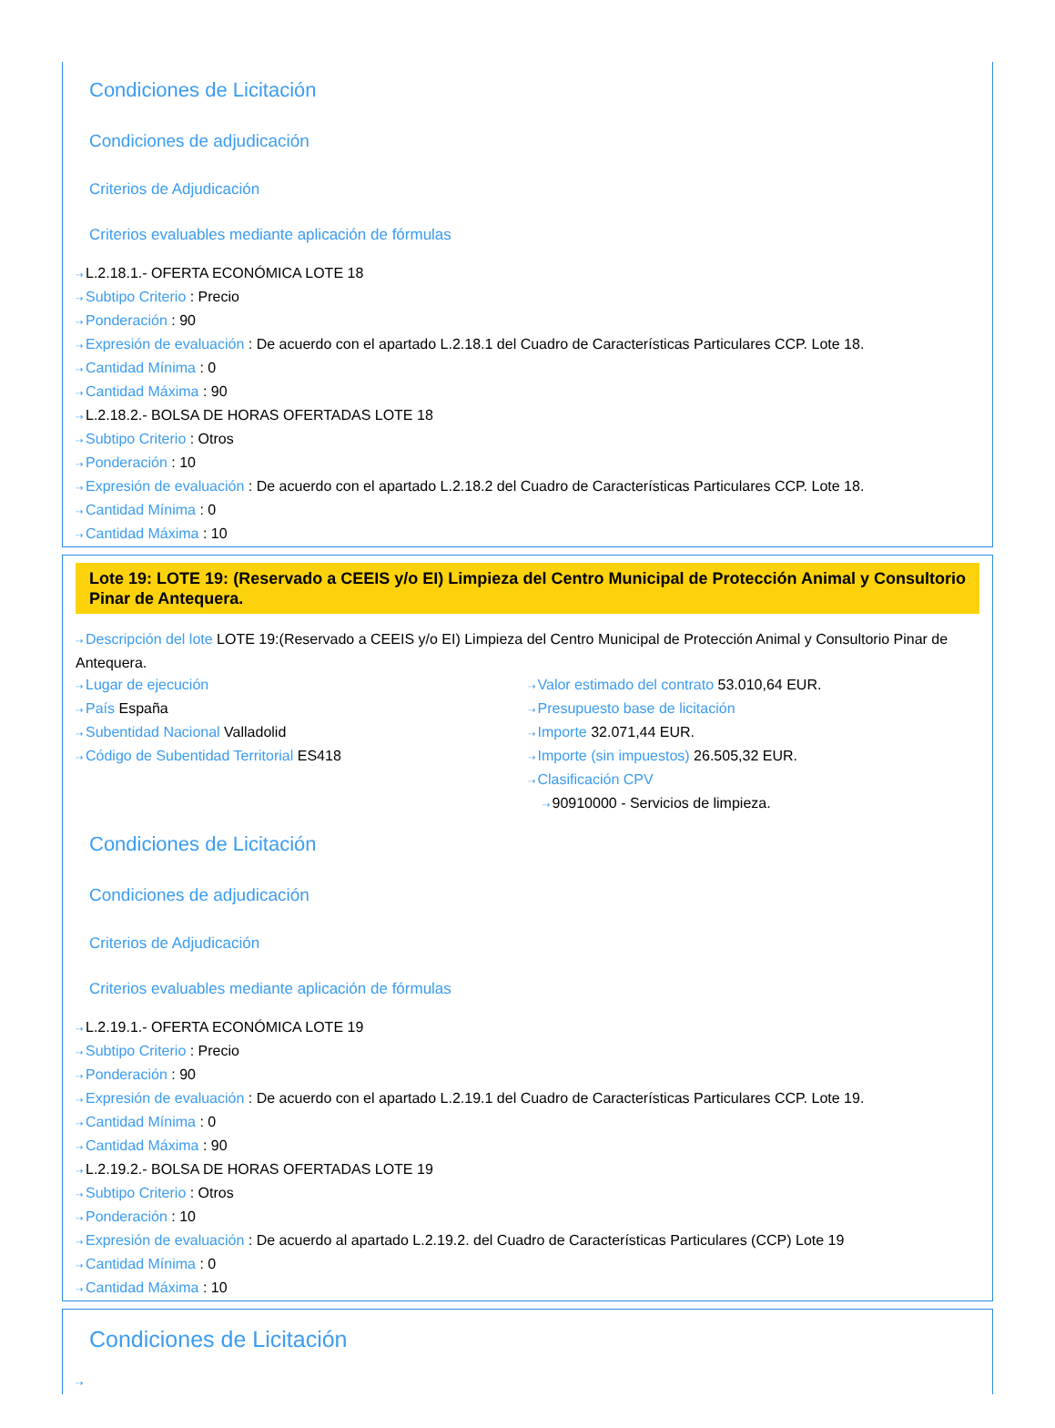Condiciones de Licitación
Condiciones de adjudicación
Criterios de Adjudicación
Criterios evaluables mediante aplicación de fórmulas
⇢ L.2.18.1.- OFERTA ECONÓMICA LOTE 18
⇢ Subtipo Criterio : Precio
⇢ Ponderación : 90
⇢ Expresión de evaluación : De acuerdo con el apartado L.2.18.1 del Cuadro de Características Particulares CCP. Lote 18.
⇢ Cantidad Mínima : 0
⇢ Cantidad Máxima : 90
⇢ L.2.18.2.- BOLSA DE HORAS OFERTADAS LOTE 18
⇢ Subtipo Criterio : Otros
⇢ Ponderación : 10
⇢ Expresión de evaluación : De acuerdo con el apartado L.2.18.2 del Cuadro de Características Particulares CCP. Lote 18.
⇢ Cantidad Mínima : 0
⇢ Cantidad Máxima : 10
Lote 19: LOTE 19: (Reservado a CEEIS y/o EI) Limpieza del Centro Municipal de Protección Animal y Consultorio Pinar de Antequera.
⇢ Descripción del lote LOTE 19:(Reservado a CEEIS y/o EI) Limpieza del Centro Municipal de Protección Animal y Consultorio Pinar de Antequera.
⇢ Lugar de ejecución
⇢ País España
⇢ Subentidad Nacional Valladolid
⇢ Código de Subentidad Territorial ES418
⇢ Valor estimado del contrato 53.010,64 EUR.
⇢ Presupuesto base de licitación
⇢ Importe 32.071,44 EUR.
⇢ Importe (sin impuestos) 26.505,32 EUR.
⇢ Clasificación CPV
⇢ 90910000 - Servicios de limpieza.
Condiciones de Licitación
Condiciones de adjudicación
Criterios de Adjudicación
Criterios evaluables mediante aplicación de fórmulas
⇢ L.2.19.1.- OFERTA ECONÓMICA LOTE 19
⇢ Subtipo Criterio : Precio
⇢ Ponderación : 90
⇢ Expresión de evaluación : De acuerdo con el apartado L.2.19.1 del Cuadro de Características Particulares CCP. Lote 19.
⇢ Cantidad Mínima : 0
⇢ Cantidad Máxima : 90
⇢ L.2.19.2.- BOLSA DE HORAS OFERTADAS LOTE 19
⇢ Subtipo Criterio : Otros
⇢ Ponderación : 10
⇢ Expresión de evaluación : De acuerdo al apartado L.2.19.2. del Cuadro de Características Particulares (CCP) Lote 19
⇢ Cantidad Mínima : 0
⇢ Cantidad Máxima : 10
Condiciones de Licitación
⇢